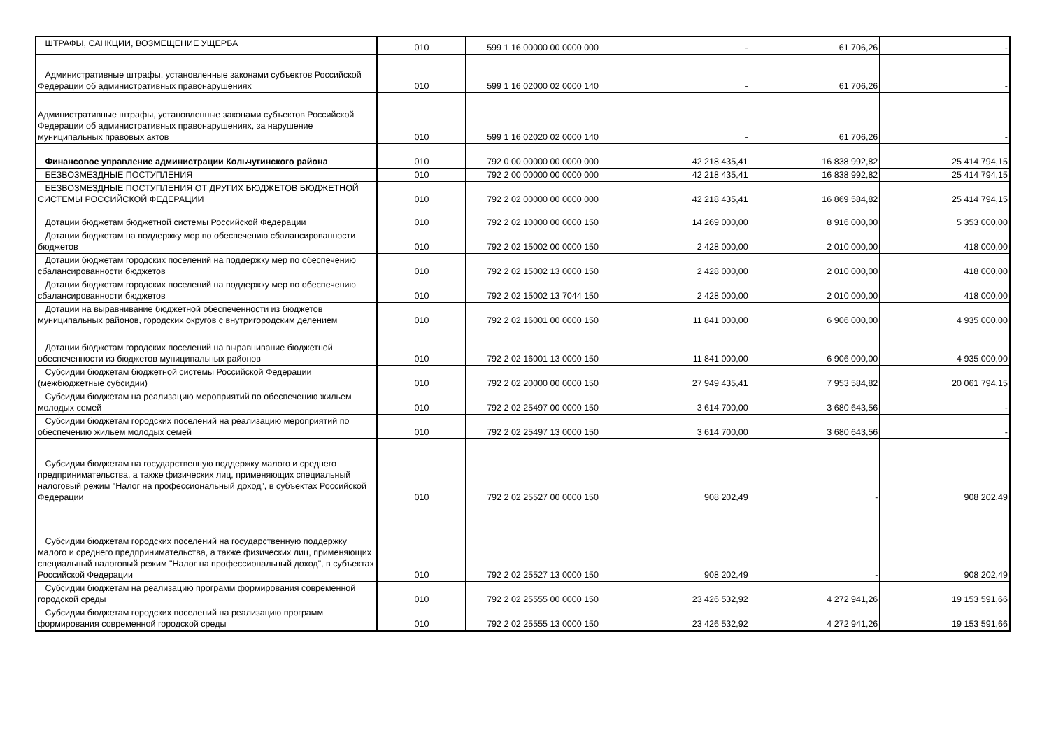| ШТРАФЫ, САНКЦИИ, ВОЗМЕЩЕНИЕ УЩЕРБА | 010 | 599 1 16 00000 00 0000 000 | - | 61 706,26 | - |
| Административные штрафы, установленные законами субъектов Российской Федерации об административных правонарушениях | 010 | 599 1 16 02000 02 0000 140 | - | 61 706,26 | - |
| Административные штрафы, установленные законами субъектов Российской Федерации об административных правонарушениях, за нарушение муниципальных правовых актов | 010 | 599 1 16 02020 02 0000 140 | - | 61 706,26 | - |
| Финансовое управление администрации Кольчугинского района | 010 | 792 0 00 00000 00 0000 000 | 42 218 435,41 | 16 838 992,82 | 25 414 794,15 |
| БЕЗВОЗМЕЗДНЫЕ ПОСТУПЛЕНИЯ | 010 | 792 2 00 00000 00 0000 000 | 42 218 435,41 | 16 838 992,82 | 25 414 794,15 |
| БЕЗВОЗМЕЗДНЫЕ ПОСТУПЛЕНИЯ ОТ ДРУГИХ БЮДЖЕТОВ БЮДЖЕТНОЙ СИСТЕМЫ РОССИЙСКОЙ ФЕДЕРАЦИИ | 010 | 792 2 02 00000 00 0000 000 | 42 218 435,41 | 16 869 584,82 | 25 414 794,15 |
| Дотации бюджетам бюджетной системы Российской Федерации | 010 | 792 2 02 10000 00 0000 150 | 14 269 000,00 | 8 916 000,00 | 5 353 000,00 |
| Дотации бюджетам на поддержку мер по обеспечению сбалансированности бюджетов | 010 | 792 2 02 15002 00 0000 150 | 2 428 000,00 | 2 010 000,00 | 418 000,00 |
| Дотации бюджетам городских поселений на поддержку мер по обеспечению сбалансированности бюджетов | 010 | 792 2 02 15002 13 0000 150 | 2 428 000,00 | 2 010 000,00 | 418 000,00 |
| Дотации бюджетам городских поселений на поддержку мер по обеспечению сбалансированности бюджетов | 010 | 792 2 02 15002 13 7044 150 | 2 428 000,00 | 2 010 000,00 | 418 000,00 |
| Дотации на выравнивание бюджетной обеспеченности из бюджетов муниципальных районов, городских округов с внутригородским делением | 010 | 792 2 02 16001 00 0000 150 | 11 841 000,00 | 6 906 000,00 | 4 935 000,00 |
| Дотации бюджетам городских поселений на выравнивание бюджетной обеспеченности из бюджетов муниципальных районов | 010 | 792 2 02 16001 13 0000 150 | 11 841 000,00 | 6 906 000,00 | 4 935 000,00 |
| Субсидии бюджетам бюджетной системы Российской Федерации (межбюджетные субсидии) | 010 | 792 2 02 20000 00 0000 150 | 27 949 435,41 | 7 953 584,82 | 20 061 794,15 |
| Субсидии бюджетам на реализацию мероприятий по обеспечению жильем молодых семей | 010 | 792 2 02 25497 00 0000 150 | 3 614 700,00 | 3 680 643,56 | - |
| Субсидии бюджетам городских поселений на реализацию мероприятий по обеспечению жильем молодых семей | 010 | 792 2 02 25497 13 0000 150 | 3 614 700,00 | 3 680 643,56 | - |
| Субсидии бюджетам на государственную поддержку малого и среднего предпринимательства, а также физических лиц, применяющих специальный налоговый режим "Налог на профессиональный доход", в субъектах Российской Федерации | 010 | 792 2 02 25527 00 0000 150 | 908 202,49 | - | 908 202,49 |
| Субсидии бюджетам городских поселений на государственную поддержку малого и среднего предпринимательства, а также физических лиц, применяющих специальный налоговый режим "Налог на профессиональный доход", в субъектах Российской Федерации | 010 | 792 2 02 25527 13 0000 150 | 908 202,49 | - | 908 202,49 |
| Субсидии бюджетам на реализацию программ формирования современной городской среды | 010 | 792 2 02 25555 00 0000 150 | 23 426 532,92 | 4 272 941,26 | 19 153 591,66 |
| Субсидии бюджетам городских поселений на реализацию программ формирования современной городской среды | 010 | 792 2 02 25555 13 0000 150 | 23 426 532,92 | 4 272 941,26 | 19 153 591,66 |